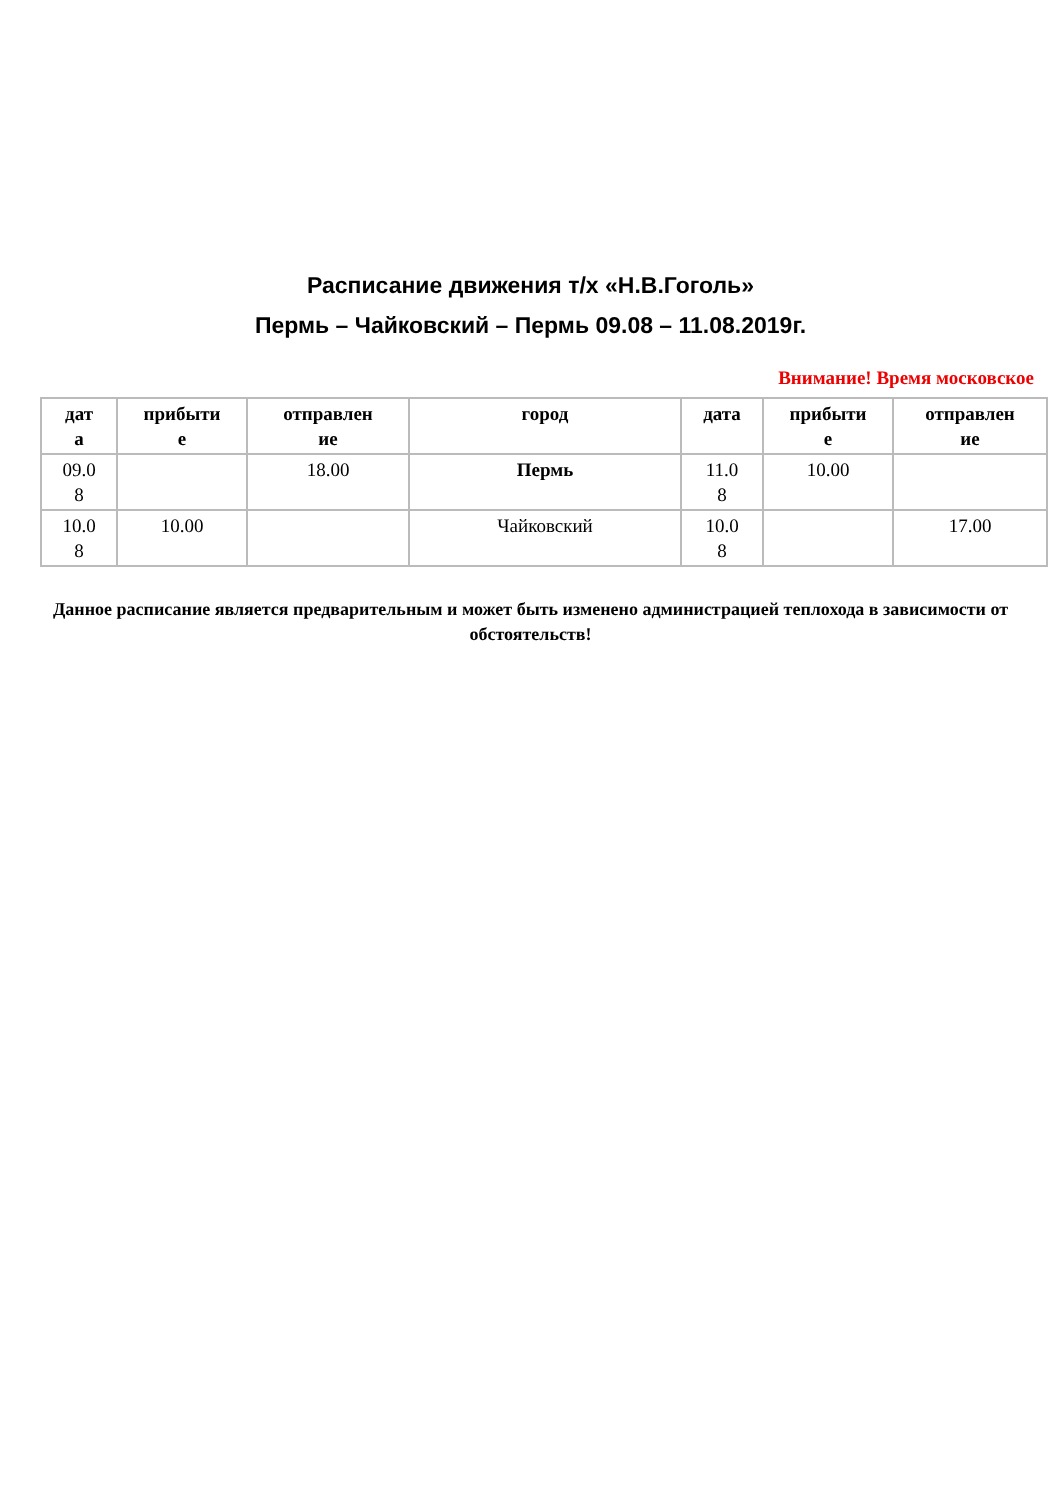Расписание движения т/х «Н.В.Гоголь»
Пермь – Чайковский – Пермь 09.08 – 11.08.2019г.
Внимание! Время московское
| дат а | прибыти е | отправлен ие | город | дата | прибыти е | отправлен ие |
| --- | --- | --- | --- | --- | --- | --- |
| 09.0 8 | | 18.00 | Пермь | 11.0 8 | 10.00 | |
| 10.0 8 | 10.00 | | Чайковский | 10.0 8 | | 17.00 |
Данное расписание является предварительным и может быть изменено администрацией теплохода в зависимости от обстоятельств!